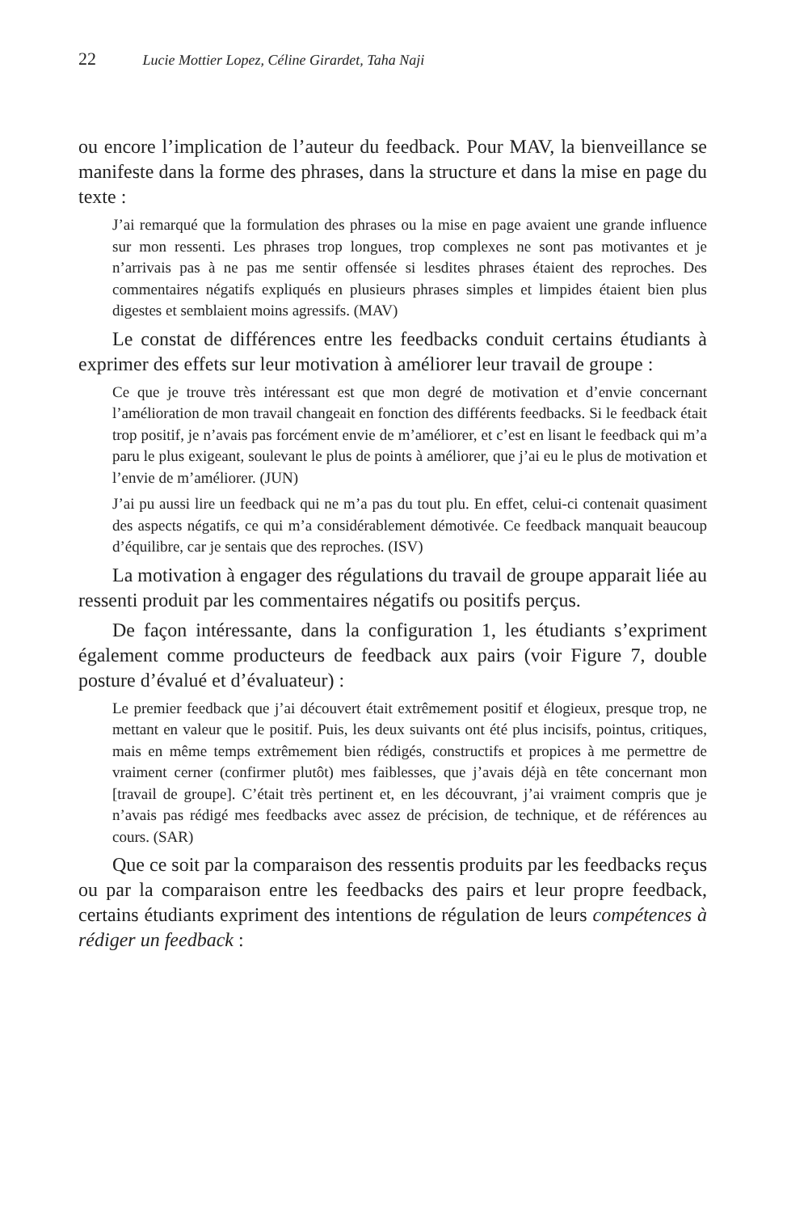22 Lucie Mottier Lopez, Céline Girardet, Taha Naji
ou encore l’implication de l’auteur du feedback. Pour MAV, la bienveillance se manifeste dans la forme des phrases, dans la structure et dans la mise en page du texte :
J’ai remarqué que la formulation des phrases ou la mise en page avaient une grande influence sur mon ressenti. Les phrases trop longues, trop complexes ne sont pas motivantes et je n’arrivais pas à ne pas me sentir offensée si lesdites phrases étaient des reproches. Des commentaires négatifs expliqués en plusieurs phrases simples et limpides étaient bien plus digestes et semblaient moins agressifs. (MAV)
Le constat de différences entre les feedbacks conduit certains étudiants à exprimer des effets sur leur motivation à améliorer leur travail de groupe :
Ce que je trouve très intéressant est que mon degré de motivation et d’envie concernant l’amélioration de mon travail changeait en fonction des différents feedbacks. Si le feedback était trop positif, je n’avais pas forcément envie de m’améliorer, et c’est en lisant le feedback qui m’a paru le plus exigeant, soulevant le plus de points à améliorer, que j’ai eu le plus de motivation et l’envie de m’améliorer. (JUN)
J’ai pu aussi lire un feedback qui ne m’a pas du tout plu. En effet, celui-ci contenait quasiment des aspects négatifs, ce qui m’a considérablement démotivée. Ce feedback manquait beaucoup d’équilibre, car je sentais que des reproches. (ISV)
La motivation à engager des régulations du travail de groupe apparait liée au ressenti produit par les commentaires négatifs ou positifs perçus.
De façon intéressante, dans la configuration 1, les étudiants s’expriment également comme producteurs de feedback aux pairs (voir Figure 7, double posture d’évalué et d’évaluateur) :
Le premier feedback que j’ai découvert était extrêmement positif et élogieux, presque trop, ne mettant en valeur que le positif. Puis, les deux suivants ont été plus incisifs, pointus, critiques, mais en même temps extrêmement bien rédigés, constructifs et propices à me permettre de vraiment cerner (confirmer plutôt) mes faiblesses, que j’avais déjà en tête concernant mon [travail de groupe]. C’était très pertinent et, en les découvrant, j’ai vraiment compris que je n’avais pas rédigé mes feedbacks avec assez de précision, de technique, et de références au cours. (SAR)
Que ce soit par la comparaison des ressentis produits par les feedbacks reçus ou par la comparaison entre les feedbacks des pairs et leur propre feedback, certains étudiants expriment des intentions de régulation de leurs compétences à rédiger un feedback :